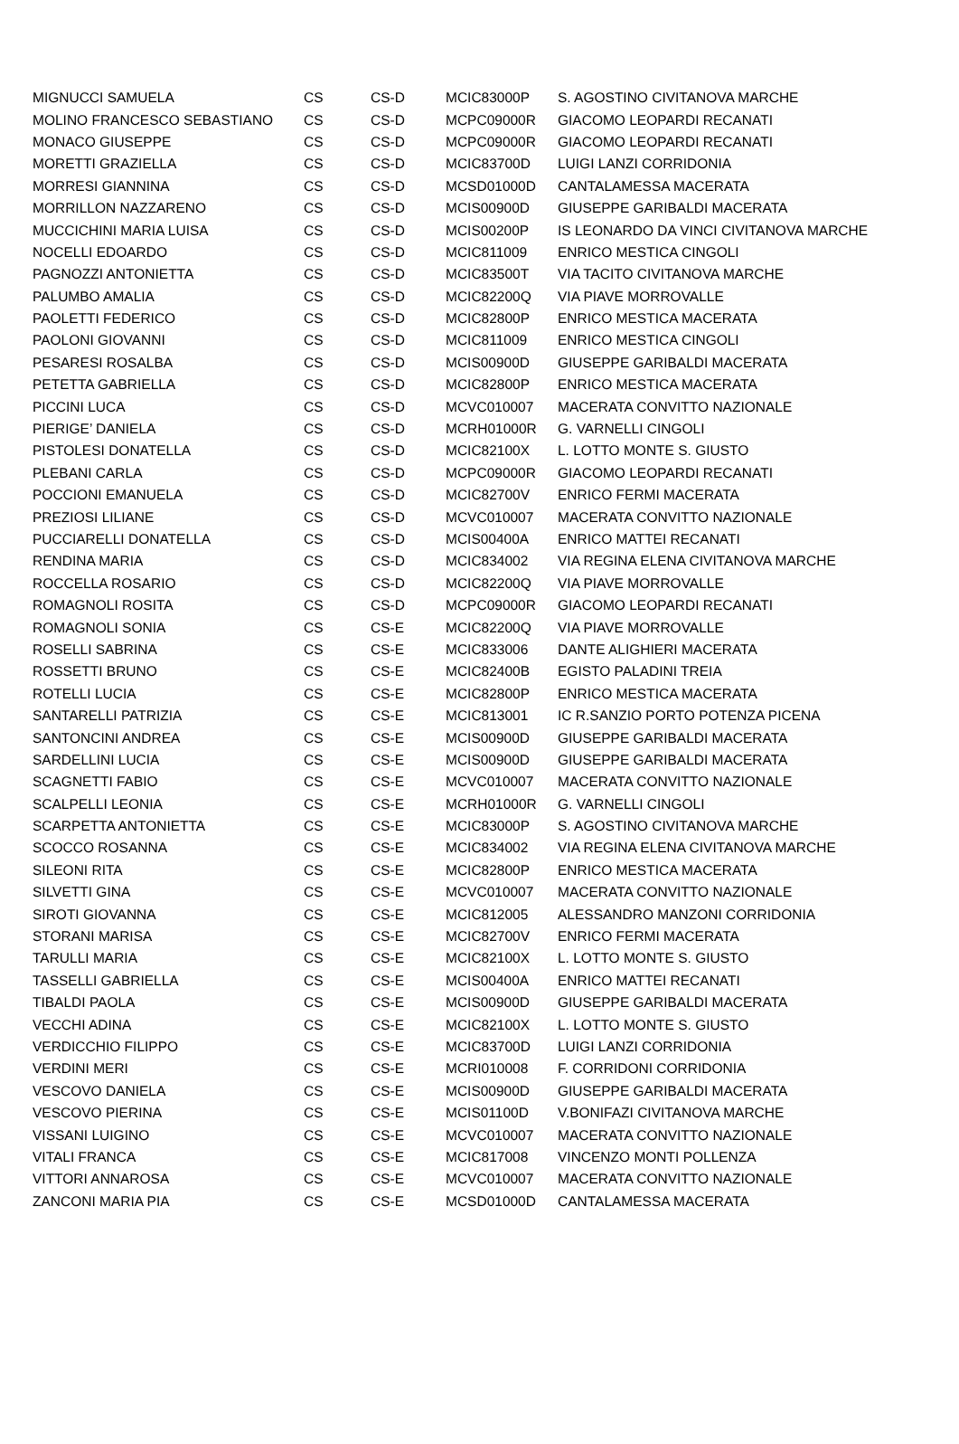| MIGNUCCI SAMUELA | CS | CS-D | MCIC83000P | S. AGOSTINO CIVITANOVA MARCHE |
| MOLINO FRANCESCO SEBASTIANO | CS | CS-D | MCPC09000R | GIACOMO LEOPARDI RECANATI |
| MONACO GIUSEPPE | CS | CS-D | MCPC09000R | GIACOMO LEOPARDI RECANATI |
| MORETTI GRAZIELLA | CS | CS-D | MCIC83700D | LUIGI LANZI CORRIDONIA |
| MORRESI GIANNINA | CS | CS-D | MCSD01000D | CANTALAMESSA MACERATA |
| MORRILLON NAZZARENO | CS | CS-D | MCIS00900D | GIUSEPPE GARIBALDI MACERATA |
| MUCCICHINI MARIA LUISA | CS | CS-D | MCIS00200P | IS LEONARDO DA VINCI CIVITANOVA MARCHE |
| NOCELLI EDOARDO | CS | CS-D | MCIC811009 | ENRICO MESTICA CINGOLI |
| PAGNOZZI ANTONIETTA | CS | CS-D | MCIC83500T | VIA TACITO CIVITANOVA MARCHE |
| PALUMBO AMALIA | CS | CS-D | MCIC82200Q | VIA PIAVE MORROVALLE |
| PAOLETTI FEDERICO | CS | CS-D | MCIC82800P | ENRICO MESTICA MACERATA |
| PAOLONI GIOVANNI | CS | CS-D | MCIC811009 | ENRICO MESTICA CINGOLI |
| PESARESI ROSALBA | CS | CS-D | MCIS00900D | GIUSEPPE GARIBALDI MACERATA |
| PETETTA GABRIELLA | CS | CS-D | MCIC82800P | ENRICO MESTICA MACERATA |
| PICCINI LUCA | CS | CS-D | MCVC010007 | MACERATA CONVITTO NAZIONALE |
| PIERIGE’ DANIELA | CS | CS-D | MCRH01000R | G. VARNELLI CINGOLI |
| PISTOLESI DONATELLA | CS | CS-D | MCIC82100X | L. LOTTO MONTE S. GIUSTO |
| PLEBANI CARLA | CS | CS-D | MCPC09000R | GIACOMO LEOPARDI RECANATI |
| POCCIONI EMANUELA | CS | CS-D | MCIC82700V | ENRICO FERMI MACERATA |
| PREZIOSI LILIANE | CS | CS-D | MCVC010007 | MACERATA CONVITTO NAZIONALE |
| PUCCIARELLI DONATELLA | CS | CS-D | MCIS00400A | ENRICO MATTEI RECANATI |
| RENDINA MARIA | CS | CS-D | MCIC834002 | VIA REGINA ELENA CIVITANOVA MARCHE |
| ROCCELLA ROSARIO | CS | CS-D | MCIC82200Q | VIA PIAVE MORROVALLE |
| ROMAGNOLI ROSITA | CS | CS-D | MCPC09000R | GIACOMO LEOPARDI RECANATI |
| ROMAGNOLI SONIA | CS | CS-E | MCIC82200Q | VIA PIAVE MORROVALLE |
| ROSELLI SABRINA | CS | CS-E | MCIC833006 | DANTE ALIGHIERI MACERATA |
| ROSSETTI BRUNO | CS | CS-E | MCIC82400B | EGISTO PALADINI TREIA |
| ROTELLI LUCIA | CS | CS-E | MCIC82800P | ENRICO MESTICA MACERATA |
| SANTARELLI PATRIZIA | CS | CS-E | MCIC813001 | IC R.SANZIO PORTO POTENZA PICENA |
| SANTONCINI ANDREA | CS | CS-E | MCIS00900D | GIUSEPPE GARIBALDI MACERATA |
| SARDELLINI LUCIA | CS | CS-E | MCIS00900D | GIUSEPPE GARIBALDI MACERATA |
| SCAGNETTI FABIO | CS | CS-E | MCVC010007 | MACERATA CONVITTO NAZIONALE |
| SCALPELLI LEONIA | CS | CS-E | MCRH01000R | G. VARNELLI CINGOLI |
| SCARPETTA ANTONIETTA | CS | CS-E | MCIC83000P | S. AGOSTINO CIVITANOVA MARCHE |
| SCOCCO ROSANNA | CS | CS-E | MCIC834002 | VIA REGINA ELENA CIVITANOVA MARCHE |
| SILEONI RITA | CS | CS-E | MCIC82800P | ENRICO MESTICA MACERATA |
| SILVETTI GINA | CS | CS-E | MCVC010007 | MACERATA CONVITTO NAZIONALE |
| SIROTI GIOVANNA | CS | CS-E | MCIC812005 | ALESSANDRO MANZONI CORRIDONIA |
| STORANI MARISA | CS | CS-E | MCIC82700V | ENRICO FERMI MACERATA |
| TARULLI MARIA | CS | CS-E | MCIC82100X | L. LOTTO MONTE S. GIUSTO |
| TASSELLI GABRIELLA | CS | CS-E | MCIS00400A | ENRICO MATTEI RECANATI |
| TIBALDI PAOLA | CS | CS-E | MCIS00900D | GIUSEPPE GARIBALDI MACERATA |
| VECCHI ADINA | CS | CS-E | MCIC82100X | L. LOTTO MONTE S. GIUSTO |
| VERDICCHIO FILIPPO | CS | CS-E | MCIC83700D | LUIGI LANZI CORRIDONIA |
| VERDINI MERI | CS | CS-E | MCRI010008 | F. CORRIDONI CORRIDONIA |
| VESCOVO DANIELA | CS | CS-E | MCIS00900D | GIUSEPPE GARIBALDI MACERATA |
| VESCOVO PIERINA | CS | CS-E | MCIS01100D | V.BONIFAZI CIVITANOVA MARCHE |
| VISSANI LUIGINO | CS | CS-E | MCVC010007 | MACERATA CONVITTO NAZIONALE |
| VITALI FRANCA | CS | CS-E | MCIC817008 | VINCENZO MONTI POLLENZA |
| VITTORI ANNAROSA | CS | CS-E | MCVC010007 | MACERATA CONVITTO NAZIONALE |
| ZANCONI MARIA PIA | CS | CS-E | MCSD01000D | CANTALAMESSA MACERATA |